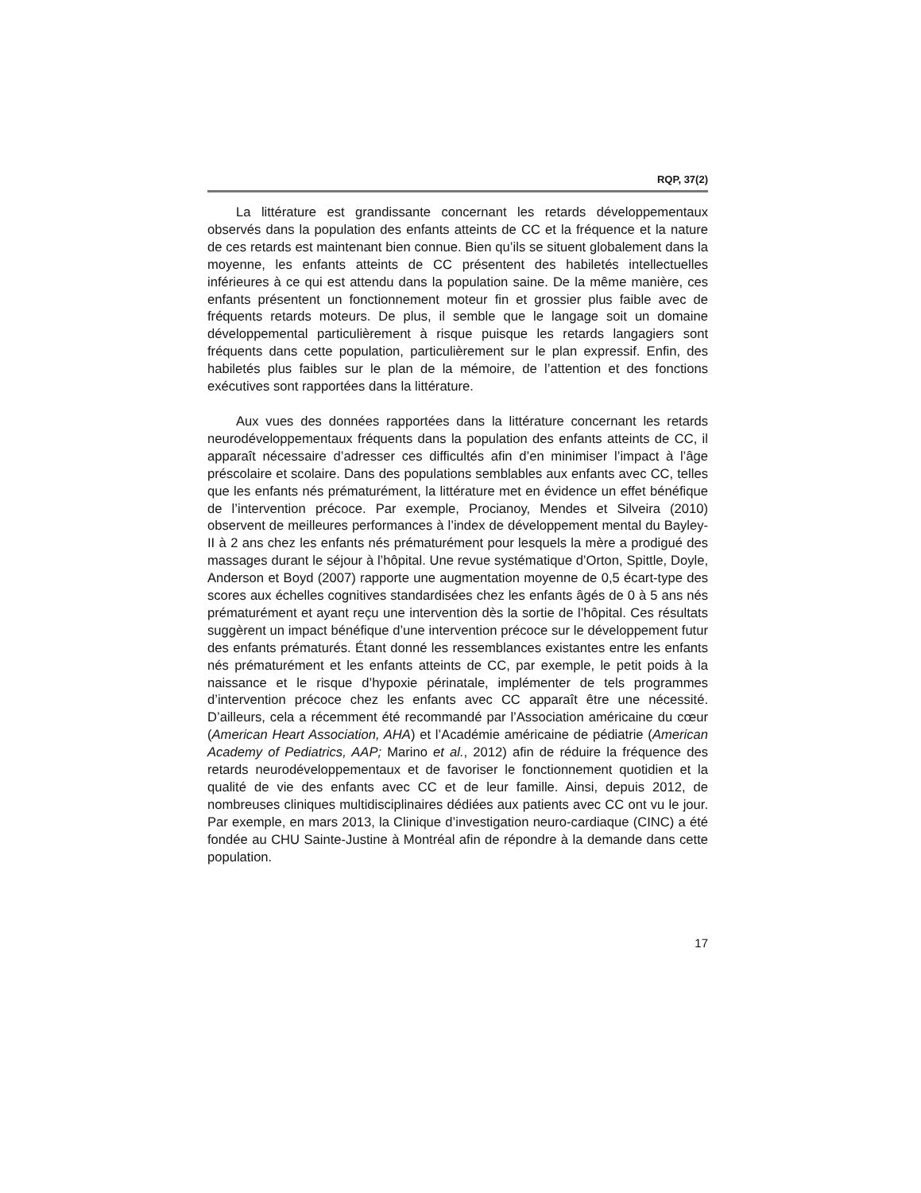RQP, 37(2)
La littérature est grandissante concernant les retards développementaux observés dans la population des enfants atteints de CC et la fréquence et la nature de ces retards est maintenant bien connue. Bien qu’ils se situent globalement dans la moyenne, les enfants atteints de CC présentent des habiletés intellectuelles inférieures à ce qui est attendu dans la population saine. De la même manière, ces enfants présentent un fonctionnement moteur fin et grossier plus faible avec de fréquents retards moteurs. De plus, il semble que le langage soit un domaine développemental particulièrement à risque puisque les retards langagiers sont fréquents dans cette population, particulièrement sur le plan expressif. Enfin, des habiletés plus faibles sur le plan de la mémoire, de l’attention et des fonctions exécutives sont rapportées dans la littérature.
Aux vues des données rapportées dans la littérature concernant les retards neurodéveloppementaux fréquents dans la population des enfants atteints de CC, il apparaît nécessaire d’adresser ces difficultés afin d’en minimiser l’impact à l’âge préscolaire et scolaire. Dans des populations semblables aux enfants avec CC, telles que les enfants nés prématurément, la littérature met en évidence un effet bénéfique de l’intervention précoce. Par exemple, Procianoy, Mendes et Silveira (2010) observent de meilleures performances à l’index de développement mental du Bayley-II à 2 ans chez les enfants nés prématurément pour lesquels la mère a prodigué des massages durant le séjour à l’hôpital. Une revue systématique d’Orton, Spittle, Doyle, Anderson et Boyd (2007) rapporte une augmentation moyenne de 0,5 écart-type des scores aux échelles cognitives standardisées chez les enfants âgés de 0 à 5 ans nés prématurément et ayant reçu une intervention dès la sortie de l’hôpital. Ces résultats suggèrent un impact bénéfique d’une intervention précoce sur le développement futur des enfants prématurés. Étant donné les ressemblances existantes entre les enfants nés prématurément et les enfants atteints de CC, par exemple, le petit poids à la naissance et le risque d’hypoxie périnatale, implémenter de tels programmes d’intervention précoce chez les enfants avec CC apparaît être une nécessité. D’ailleurs, cela a récemment été recommandé par l’Association américaine du cœur (American Heart Association, AHA) et l’Académie américaine de pédiatrie (American Academy of Pediatrics, AAP; Marino et al., 2012) afin de réduire la fréquence des retards neurodéveloppementaux et de favoriser le fonctionnement quotidien et la qualité de vie des enfants avec CC et de leur famille. Ainsi, depuis 2012, de nombreuses cliniques multidisciplinaires dédiées aux patients avec CC ont vu le jour. Par exemple, en mars 2013, la Clinique d’investigation neuro-cardiaque (CINC) a été fondée au CHU Sainte-Justine à Montréal afin de répondre à la demande dans cette population.
17